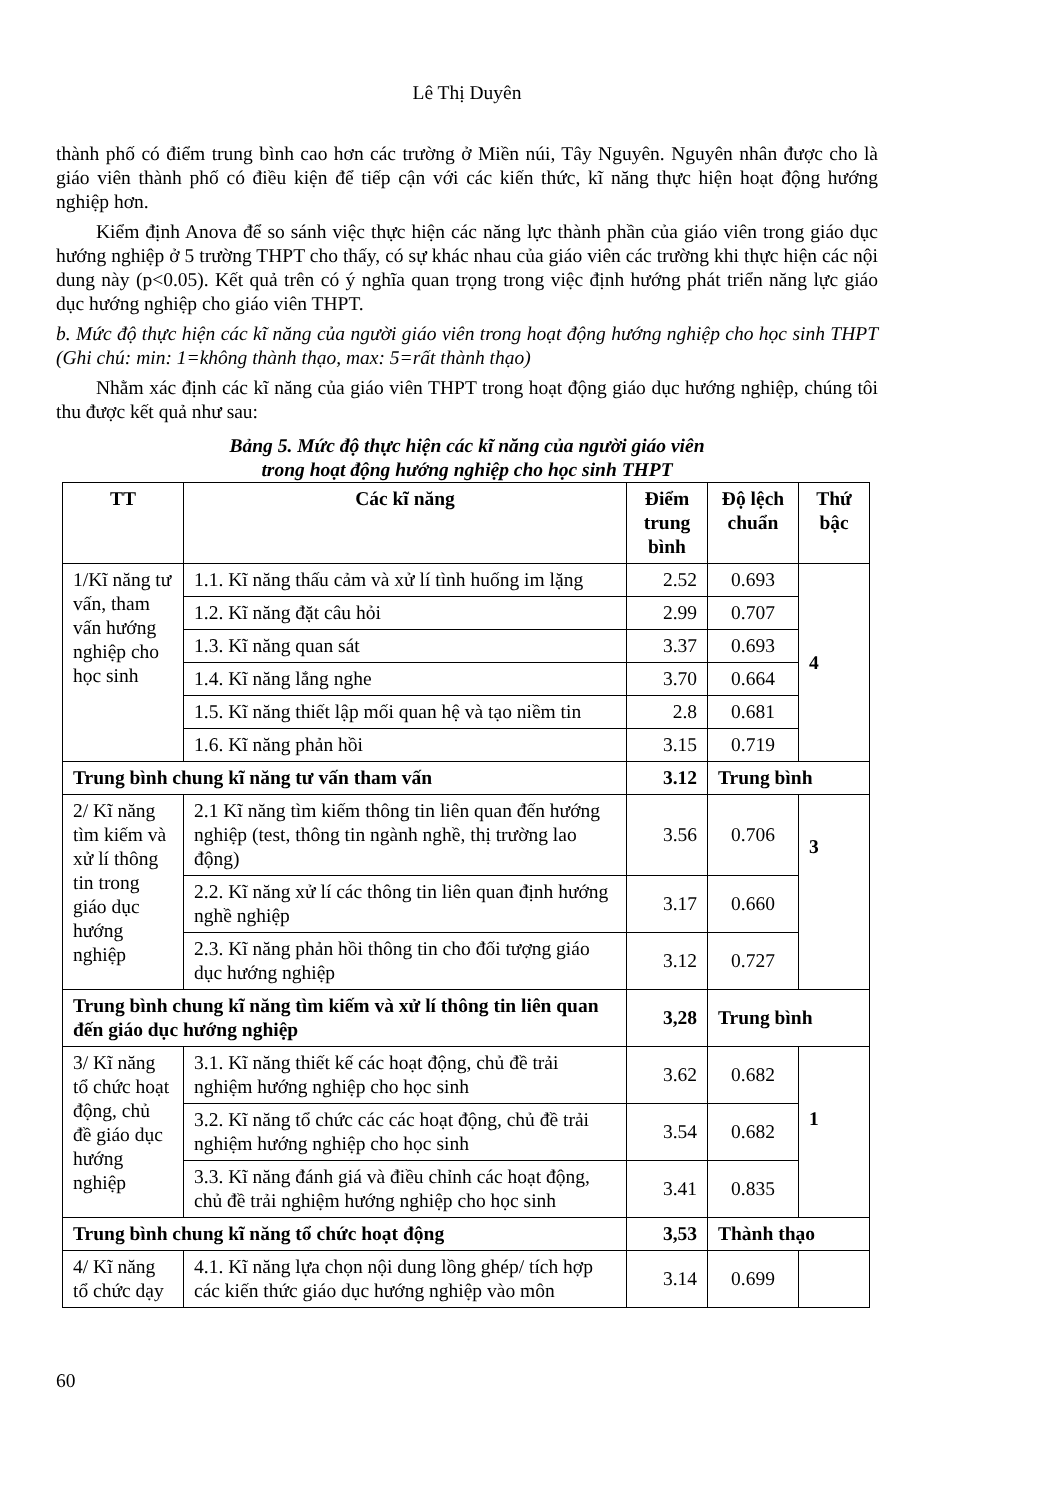Lê Thị Duyên
thành phố có điểm trung bình cao hơn các trường ở Miền núi, Tây Nguyên. Nguyên nhân được cho là giáo viên thành phố có điều kiện để tiếp cận với các kiến thức, kĩ năng thực hiện hoạt động hướng nghiệp hơn.
Kiểm định Anova để so sánh việc thực hiện các năng lực thành phần của giáo viên trong giáo dục hướng nghiệp ở 5 trường THPT cho thấy, có sự khác nhau của giáo viên các trường khi thực hiện các nội dung này (p<0.05). Kết quả trên có ý nghĩa quan trọng trong việc định hướng phát triển năng lực giáo dục hướng nghiệp cho giáo viên THPT.
b. Mức độ thực hiện các kĩ năng của người giáo viên trong hoạt động hướng nghiệp cho học sinh THPT (Ghi chú: min: 1=không thành thạo, max: 5=rất thành thạo)
Nhằm xác định các kĩ năng của giáo viên THPT trong hoạt động giáo dục hướng nghiệp, chúng tôi thu được kết quả như sau:
Bảng 5. Mức độ thực hiện các kĩ năng của người giáo viên
trong hoạt động hướng nghiệp cho học sinh THPT
| TT | Các kĩ năng | Điểm trung bình | Độ lệch chuẩn | Thứ bậc |
| --- | --- | --- | --- | --- |
| 1/Kĩ năng tư vấn, tham vấn hướng nghiệp cho học sinh | 1.1. Kĩ năng thấu cảm và xử lí tình huống im lặng | 2.52 | 0.693 | 4 |
| | 1.2. Kĩ năng đặt câu hỏi | 2.99 | 0.707 | |
| | 1.3. Kĩ năng quan sát | 3.37 | 0.693 | |
| | 1.4. Kĩ năng lắng nghe | 3.70 | 0.664 | |
| | 1.5. Kĩ năng thiết lập mối quan hệ và tạo niềm tin | 2.8 | 0.681 | |
| | 1.6. Kĩ năng phản hồi | 3.15 | 0.719 | |
| Trung bình chung kĩ năng tư vấn tham vấn | | 3.12 | Trung bình | |
| 2/ Kĩ năng tìm kiếm và xử lí thông tin trong giáo dục hướng nghiệp | 2.1 Kĩ năng tìm kiếm thông tin liên quan đến hướng nghiệp (test, thông tin ngành nghề, thị trường lao động) | 3.56 | 0.706 | 3 |
| | 2.2. Kĩ năng xử lí các thông tin liên quan định hướng nghề nghiệp | 3.17 | 0.660 | |
| | 2.3. Kĩ năng phản hồi thông tin cho đối tượng giáo dục hướng nghiệp | 3.12 | 0.727 | |
| Trung bình chung kĩ năng tìm kiếm và xử lí thông tin liên quan đến giáo dục hướng nghiệp | | 3,28 | Trung bình | |
| 3/ Kĩ năng tổ chức hoạt động, chủ đề giáo dục hướng nghiệp | 3.1. Kĩ năng thiết kế các hoạt động, chủ đề trải nghiệm hướng nghiệp cho học sinh | 3.62 | 0.682 | 1 |
| | 3.2. Kĩ năng tổ chức các các hoạt động, chủ đề trải nghiệm hướng nghiệp cho học sinh | 3.54 | 0.682 | |
| | 3.3. Kĩ năng đánh giá và điều chỉnh các hoạt động, chủ đề trải nghiệm hướng nghiệp cho học sinh | 3.41 | 0.835 | |
| Trung bình chung kĩ năng tổ chức hoạt động | | 3,53 | Thành thạo | |
| 4/ Kĩ năng tổ chức dạy | 4.1. Kĩ năng lựa chọn nội dung lồng ghép/ tích hợp các kiến thức giáo dục hướng nghiệp vào môn | 3.14 | 0.699 | |
60